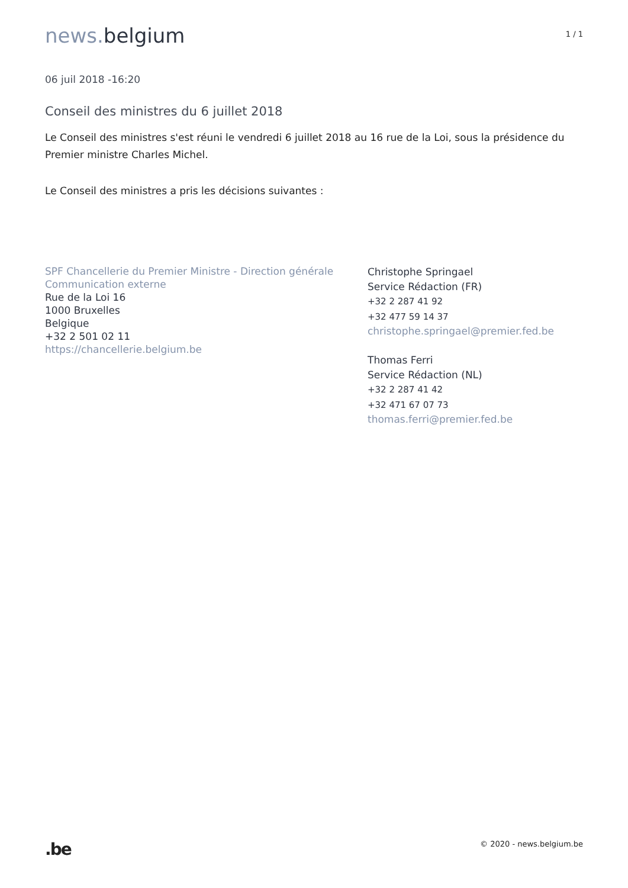news. belgium
1 / 1
06 juil 2018 -16:20
Conseil des ministres du 6 juillet 2018
Le Conseil des ministres s'est réuni le vendredi 6 juillet 2018 au 16 rue de la Loi, sous la présidence du Premier ministre Charles Michel.
Le Conseil des ministres a pris les décisions suivantes :
SPF Chancellerie du Premier Ministre - Direction générale Communication externe
Rue de la Loi 16
1000 Bruxelles
Belgique
+32 2 501 02 11
https://chancellerie.belgium.be
Christophe Springael
Service Rédaction (FR)
+32 2 287 41 92
+32 477 59 14 37
christophe.springael@premier.fed.be
Thomas Ferri
Service Rédaction (NL)
+32 2 287 41 42
+32 471 67 07 73
thomas.ferri@premier.fed.be
.be
© 2020 - news.belgium.be